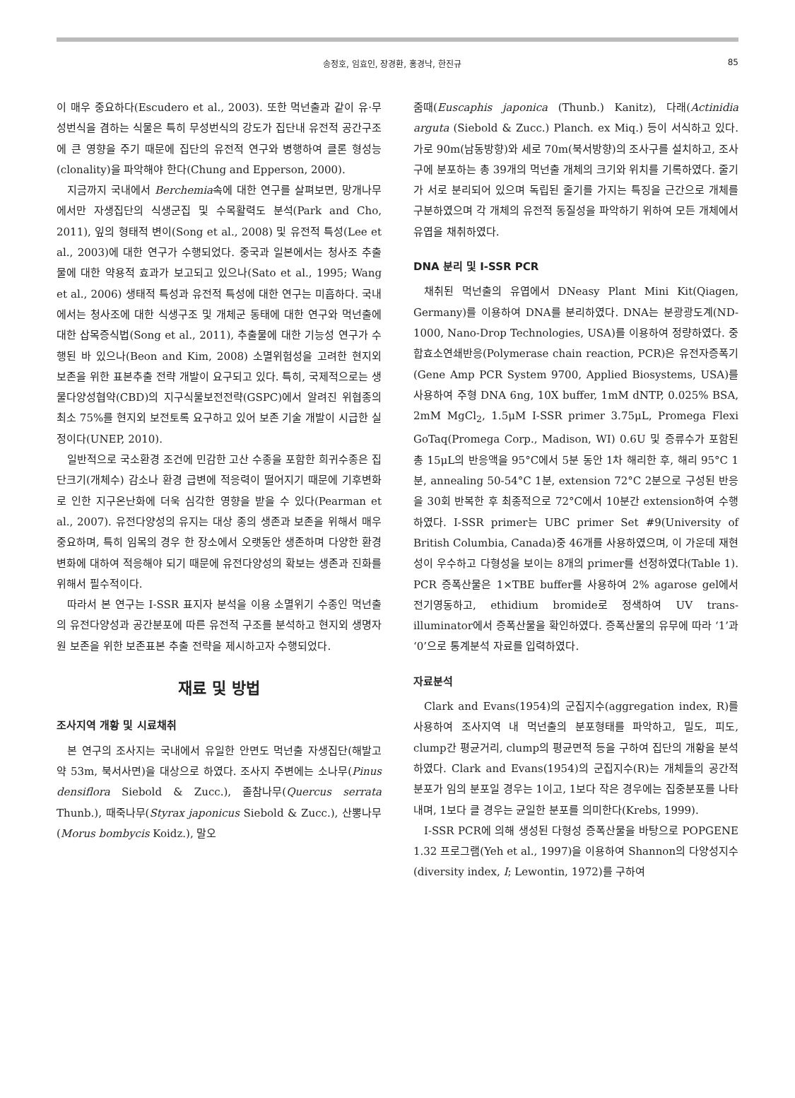송정호, 임효인, 장경환, 홍경낙, 한진규 85
이 매우 중요하다(Escudero et al., 2003). 또한 먹넌출과 같이 유·무성번식을 겸하는 식물은 특히 무성번식의 강도가 집단내 유전적 공간구조에 큰 영향을 주기 때문에 집단의 유전적 연구와 병행하여 클론 형성능(clonality)을 파악해야 한다(Chung and Epperson, 2000).
지금까지 국내에서 Berchemia속에 대한 연구를 살펴보면, 망개나무에서만 자생집단의 식생군집 및 수목활력도 분석(Park and Cho, 2011), 잎의 형태적 변이(Song et al., 2008) 및 유전적 특성(Lee et al., 2003)에 대한 연구가 수행되었다. 중국과 일본에서는 청사조 추출물에 대한 약용적 효과가 보고되고 있으나(Sato et al., 1995; Wang et al., 2006) 생태적 특성과 유전적 특성에 대한 연구는 미흡하다. 국내에서는 청사조에 대한 식생구조 및 개체군 동태에 대한 연구와 먹넌출에 대한 삽목증식법(Song et al., 2011), 추출물에 대한 기능성 연구가 수행된 바 있으나(Beon and Kim, 2008) 소멸위험성을 고려한 현지외 보존을 위한 표본추출 전략 개발이 요구되고 있다. 특히, 국제적으로는 생물다양성협약(CBD)의 지구식물보전전략(GSPC)에서 알려진 위협종의 최소 75%를 현지외 보전토록 요구하고 있어 보존 기술 개발이 시급한 실정이다(UNEP, 2010).
일반적으로 국소환경 조건에 민감한 고산 수종을 포함한 희귀수종은 집단크기(개체수) 감소나 환경 급변에 적응력이 떨어지기 때문에 기후변화로 인한 지구온난화에 더욱 심각한 영향을 받을 수 있다(Pearman et al., 2007). 유전다양성의 유지는 대상 종의 생존과 보존을 위해서 매우 중요하며, 특히 임목의 경우 한 장소에서 오랫동안 생존하며 다양한 환경변화에 대하여 적응해야 되기 때문에 유전다양성의 확보는 생존과 진화를 위해서 필수적이다.
따라서 본 연구는 I-SSR 표지자 분석을 이용 소멸위기 수종인 먹넌출의 유전다양성과 공간분포에 따른 유전적 구조를 분석하고 현지외 생명자원 보존을 위한 보존표본 추출 전략을 제시하고자 수행되었다.
재료 및 방법
조사지역 개황 및 시료채취
본 연구의 조사지는 국내에서 유일한 안면도 먹넌출 자생집단(해발고 약 53m, 북서사면)을 대상으로 하였다. 조사지 주변에는 소나무(Pinus densiflora Siebold & Zucc.), 졸참나무(Quercus serrata Thunb.), 때죽나무(Styrax japonicus Siebold & Zucc.), 산뽕나무(Morus bombycis Koidz.), 말오
줌때(Euscaphis japonica (Thunb.) Kanitz), 다래(Actinidia arguta (Siebold & Zucc.) Planch. ex Miq.) 등이 서식하고 있다. 가로 90m(남동방향)와 세로 70m(북서방향)의 조사구를 설치하고, 조사구에 분포하는 총 39개의 먹넌출 개체의 크기와 위치를 기록하였다. 줄기가 서로 분리되어 있으며 독립된 줄기를 가지는 특징을 근간으로 개체를 구분하였으며 각 개체의 유전적 동질성을 파악하기 위하여 모든 개체에서 유엽을 채취하였다.
DNA 분리 및 I-SSR PCR
채취된 먹넌출의 유엽에서 DNeasy Plant Mini Kit(Qiagen, Germany)를 이용하여 DNA를 분리하였다. DNA는 분광광도계(ND-1000, Nano-Drop Technologies, USA)를 이용하여 정량하였다. 중합효소연쇄반응(Polymerase chain reaction, PCR)은 유전자증폭기(Gene Amp PCR System 9700, Applied Biosystems, USA)를 사용하여 주형 DNA 6ng, 10X buffer, 1mM dNTP, 0.025% BSA, 2mM MgCl<sub>2</sub>, 1.5μM I-SSR primer 3.75μL, Promega Flexi GoTaq(Promega Corp., Madison, WI) 0.6U 및 증류수가 포함된 총 15μL의 반응액을 95°C에서 5분 동안 1차 해리한 후, 해리 95°C 1분, annealing 50-54°C 1분, extension 72°C 2분으로 구성된 반응을 30회 반복한 후 최종적으로 72°C에서 10분간 extension하여 수행하였다. I-SSR primer는 UBC primer Set #9(University of British Columbia, Canada)중 46개를 사용하였으며, 이 가운데 재현성이 우수하고 다형성을 보이는 8개의 primer를 선정하였다(Table 1). PCR 증폭산물은 1×TBE buffer를 사용하여 2% agarose gel에서 전기영동하고, ethidium bromide로 정색하여 UV trans-illuminator에서 증폭산물을 확인하였다. 증폭산물의 유무에 따라 ‘1’과 ‘0’으로 통계분석 자료를 입력하였다.
자료분석
Clark and Evans(1954)의 군집지수(aggregation index, R)를 사용하여 조사지역 내 먹넌출의 분포형태를 파악하고, 밀도, 피도, clump간 평균거리, clump의 평균면적 등을 구하여 집단의 개황을 분석하였다. Clark and Evans(1954)의 군집지수(R)는 개체들의 공간적 분포가 임의 분포일 경우는 1이고, 1보다 작은 경우에는 집중분포를 나타내며, 1보다 클 경우는 균일한 분포를 의미한다(Krebs, 1999).
I-SSR PCR에 의해 생성된 다형성 증폭산물을 바탕으로 POPGENE 1.32 프로그램(Yeh et al., 1997)을 이용하여 Shannon의 다양성지수(diversity index, I; Lewontin, 1972)를 구하여